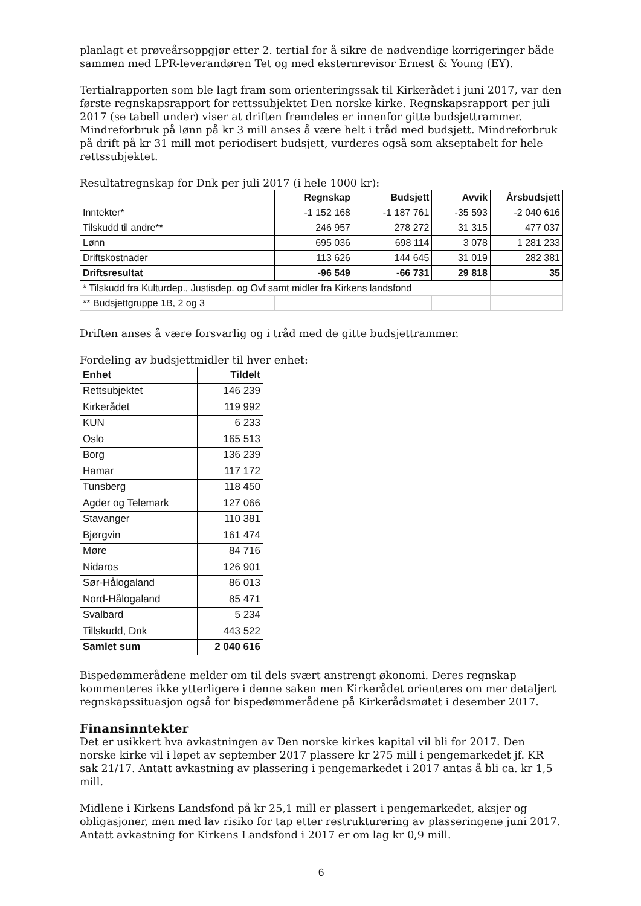planlagt et prøveårsoppgjør etter 2. tertial for å sikre de nødvendige korrigeringer både sammen med LPR-leverandøren Tet og med eksternrevisor Ernest & Young (EY).
Tertialrapporten som ble lagt fram som orienteringssak til Kirkerådet i juni 2017, var den første regnskapsrapport for rettssubjektet Den norske kirke. Regnskapsrapport per juli 2017 (se tabell under) viser at driften fremdeles er innenfor gitte budsjettrammer. Mindreforbruk på lønn på kr 3 mill anses å være helt i tråd med budsjett. Mindreforbruk på drift på kr 31 mill mot periodisert budsjett, vurderes også som akseptabelt for hele rettssubjektet.
Resultatregnskap for Dnk per juli 2017 (i hele 1000 kr):
| | Regnskap | Budsjett | Avvik | Årsbudsjett |
| --- | --- | --- | --- | --- |
| Inntekter* | -1 152 168 | -1 187 761 | -35 593 | -2 040 616 |
| Tilskudd til andre** | 246 957 | 278 272 | 31 315 | 477 037 |
| Lønn | 695 036 | 698 114 | 3 078 | 1 281 233 |
| Driftskostnader | 113 626 | 144 645 | 31 019 | 282 381 |
| Driftsresultat | -96 549 | -66 731 | 29 818 | 35 |
| * Tilskudd fra Kulturdep., Justisdep. og Ovf samt midler fra Kirkens landsfond | | | | |
| ** Budsjettgruppe 1B, 2 og 3 | | | | |
Driften anses å være forsvarlig og i tråd med de gitte budsjettrammer.
Fordeling av budsjettmidler til hver enhet:
| Enhet | Tildelt |
| --- | --- |
| Rettsubjektet | 146 239 |
| Kirkerådet | 119 992 |
| KUN | 6 233 |
| Oslo | 165 513 |
| Borg | 136 239 |
| Hamar | 117 172 |
| Tunsberg | 118 450 |
| Agder og Telemark | 127 066 |
| Stavanger | 110 381 |
| Bjørgvin | 161 474 |
| Møre | 84 716 |
| Nidaros | 126 901 |
| Sør-Hålogaland | 86 013 |
| Nord-Hålogaland | 85 471 |
| Svalbard | 5 234 |
| Tillskudd, Dnk | 443 522 |
| Samlet sum | 2 040 616 |
Bispedømmerådene melder om til dels svært anstrengt økonomi. Deres regnskap kommenteres ikke ytterligere i denne saken men Kirkerådet orienteres om mer detaljert regnskapssituasjon også for bispedømmerådene på Kirkerådsmøtet i desember 2017.
Finansinntekter
Det er usikkert hva avkastningen av Den norske kirkes kapital vil bli for 2017. Den norske kirke vil i løpet av september 2017 plassere kr 275 mill i pengemarkedet jf. KR sak 21/17. Antatt avkastning av plassering i pengemarkedet i 2017 antas å bli ca. kr 1,5 mill.
Midlene i Kirkens Landsfond på kr 25,1 mill er plassert i pengemarkedet, aksjer og obligasjoner, men med lav risiko for tap etter restrukturering av plasseringene juni 2017. Antatt avkastning for Kirkens Landsfond i 2017 er om lag kr 0,9 mill.
6